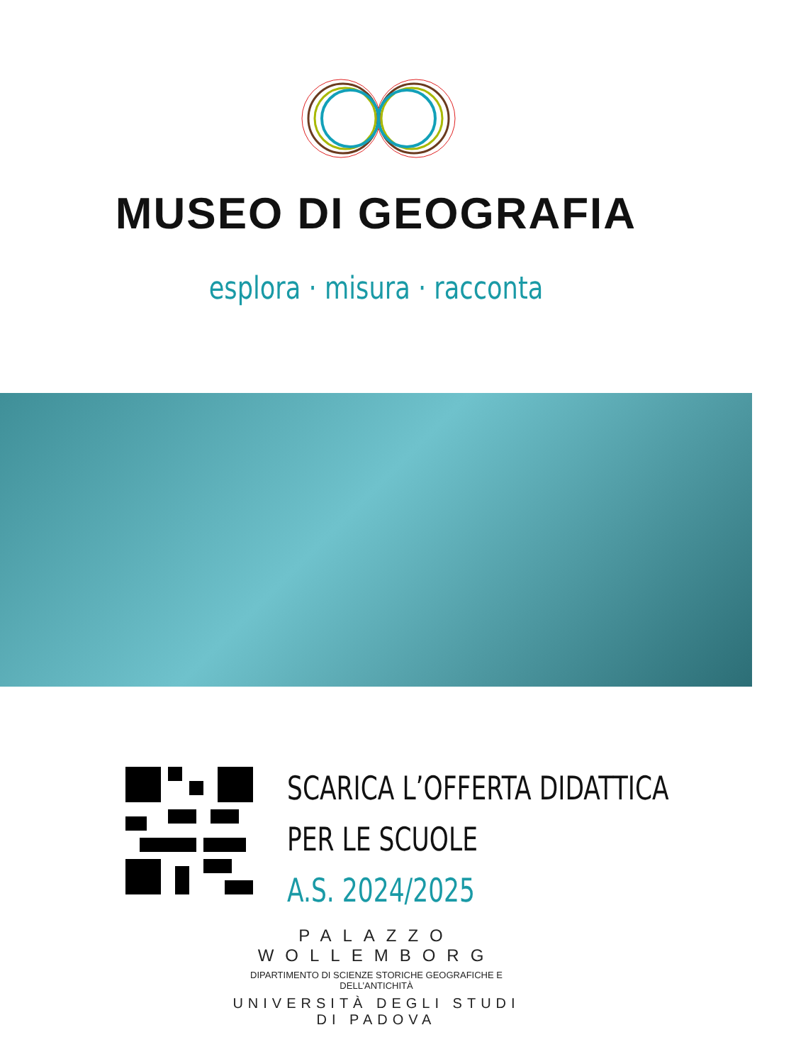MUSEO DI GEOGRAFIA
esplora · misura · racconta
SCARICA L’OFFERTA DIDATTICA
PER LE SCUOLE
A.S. 2024/2025
PALAZZO WOLLEMBORG
DIPARTIMENTO DI SCIENZE STORICHE GEOGRAFICHE E DELL’ANTICHITÀ
UNIVERSITÀ DEGLI STUDI DI PADOVA